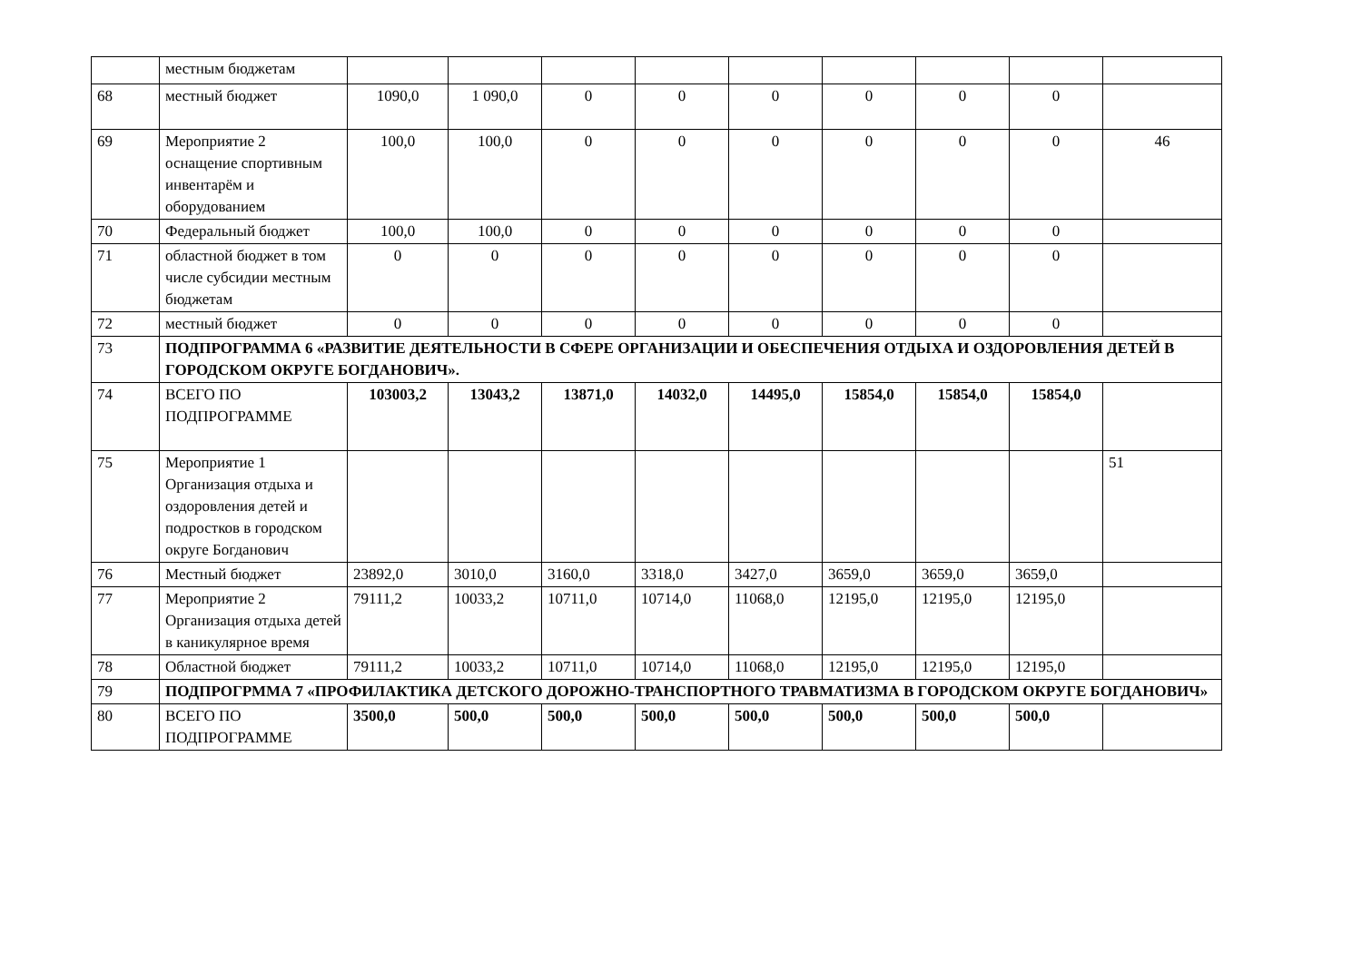| | местным бюджетам | | | | | | | | | |
| 68 | местный бюджет | 1090,0 | 1 090,0 | 0 | 0 | 0 | 0 | 0 | 0 | |
| 69 | Мероприятие 2 оснащение спортивным инвентарём и оборудованием | 100,0 | 100,0 | 0 | 0 | 0 | 0 | 0 | 0 | 46 |
| 70 | Федеральный бюджет | 100,0 | 100,0 | 0 | 0 | 0 | 0 | 0 | 0 | |
| 71 | областной бюджет в том числе субсидии местным бюджетам | 0 | 0 | 0 | 0 | 0 | 0 | 0 | 0 | |
| 72 | местный бюджет | 0 | 0 | 0 | 0 | 0 | 0 | 0 | 0 | |
| 73 | ПОДПРОГРАММА 6 «РАЗВИТИЕ ДЕЯТЕЛЬНОСТИ В СФЕРЕ ОРГАНИЗАЦИИ И ОБЕСПЕЧЕНИЯ ОТДЫХА И ОЗДОРОВЛЕНИЯ ДЕТЕЙ В ГОРОДСКОМ ОКРУГЕ БОГДАНОВИЧ». | | | | | | | | | |
| 74 | ВСЕГО ПО ПОДПРОГРАММЕ | 103003,2 | 13043,2 | 13871,0 | 14032,0 | 14495,0 | 15854,0 | 15854,0 | 15854,0 | |
| 75 | Мероприятие 1 Организация отдыха и оздоровления детей и подростков в городском округе Богданович | | | | | | | | | 51 |
| 76 | Местный бюджет | 23892,0 | 3010,0 | 3160,0 | 3318,0 | 3427,0 | 3659,0 | 3659,0 | 3659,0 | |
| 77 | Мероприятие 2 Организация отдыха детей в каникулярное время | 79111,2 | 10033,2 | 10711,0 | 10714,0 | 11068,0 | 12195,0 | 12195,0 | 12195,0 | |
| 78 | Областной бюджет | 79111,2 | 10033,2 | 10711,0 | 10714,0 | 11068,0 | 12195,0 | 12195,0 | 12195,0 | |
| 79 | ПОДПРОГРММА 7 «ПРОФИЛАКТИКА ДЕТСКОГО ДОРОЖНО-ТРАНСПОРТНОГО ТРАВМАТИЗМА В ГОРОДСКОМ ОКРУГЕ БОГДАНОВИЧ» | | | | | | | | | |
| 80 | ВСЕГО ПО ПОДПРОГРАММЕ | 3500,0 | 500,0 | 500,0 | 500,0 | 500,0 | 500,0 | 500,0 | 500,0 | |